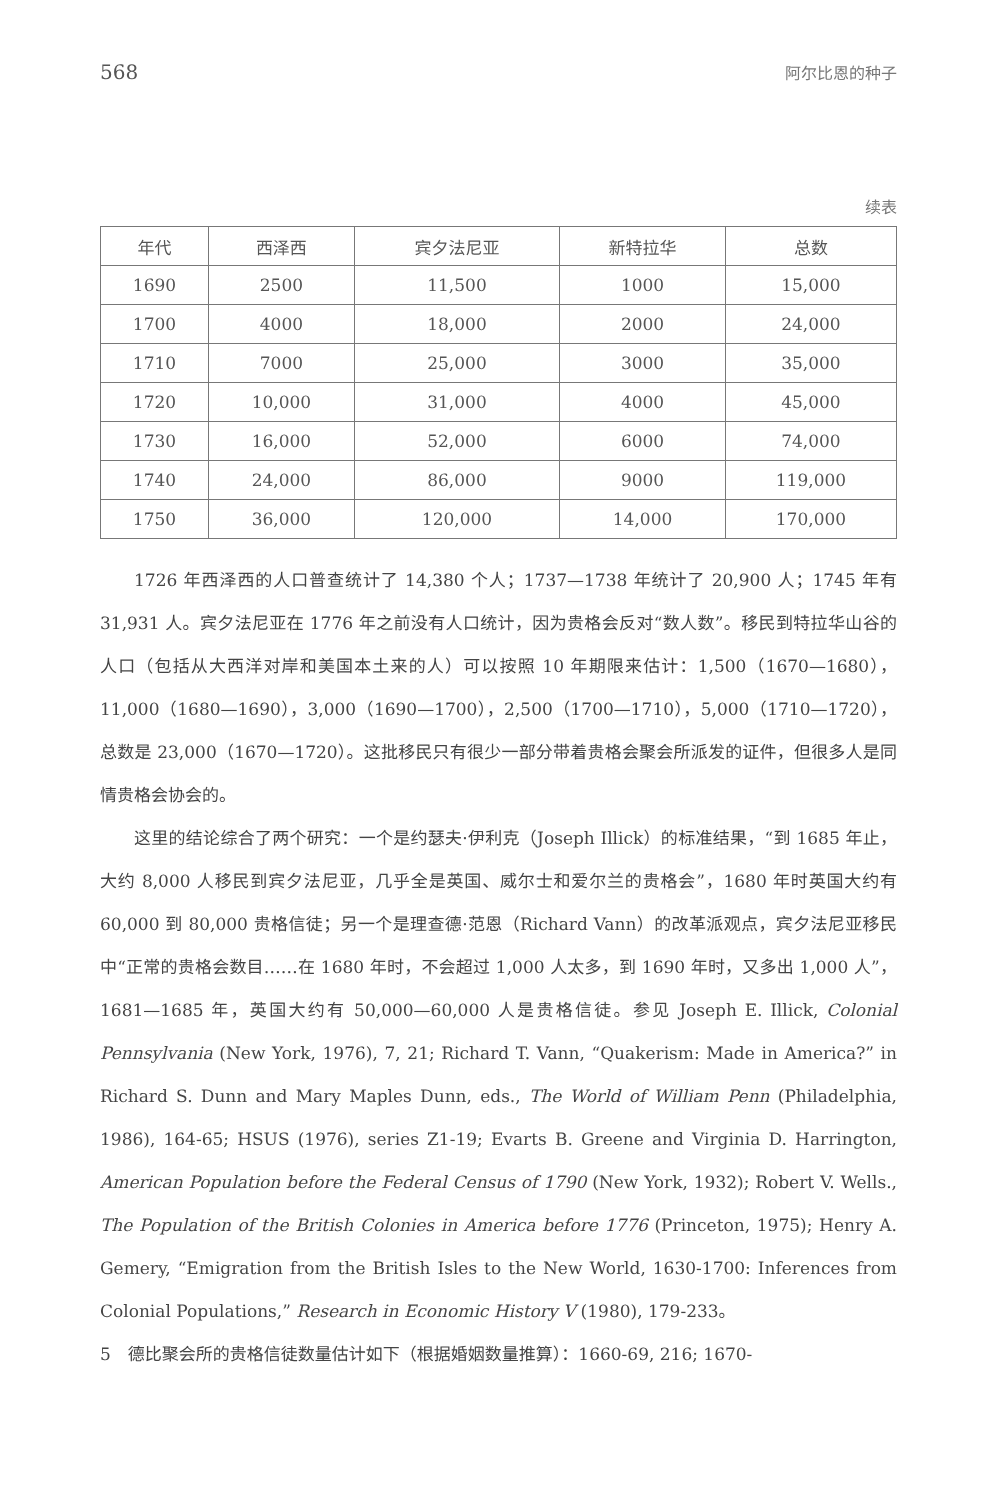568 阿尔比恩的种子
续表
| 年代 | 西泽西 | 宾夕法尼亚 | 新特拉华 | 总数 |
| --- | --- | --- | --- | --- |
| 1690 | 2500 | 11,500 | 1000 | 15,000 |
| 1700 | 4000 | 18,000 | 2000 | 24,000 |
| 1710 | 7000 | 25,000 | 3000 | 35,000 |
| 1720 | 10,000 | 31,000 | 4000 | 45,000 |
| 1730 | 16,000 | 52,000 | 6000 | 74,000 |
| 1740 | 24,000 | 86,000 | 9000 | 119,000 |
| 1750 | 36,000 | 120,000 | 14,000 | 170,000 |
1726 年西泽西的人口普查统计了 14,380 个人；1737—1738 年统计了 20,900 人；1745 年有 31,931 人。宾夕法尼亚在 1776 年之前没有人口统计，因为贵格会反对“数人数”。移民到特拉华山谷的人口（包括从大西洋对岸和美国本土来的人）可以按照 10 年期限来估计：1,500（1670—1680），11,000（1680—1690），3,000（1690—1700），2,500（1700—1710），5,000（1710—1720），总数是 23,000（1670—1720）。这批移民只有很少一部分带着贵格会聚会所派发的证件，但很多人是同情贵格会协会的。
这里的结论综合了两个研究：一个是约瑟夫·伊利克（Joseph Illick）的标准结果，“到 1685 年止，大约 8,000 人移民到宾夕法尼亚，几乎全是英国、威尔士和爱尔兰的贵格会”，1680 年时英国大约有 60,000 到 80,000 贵格信徒；另一个是理查德·范恩（Richard Vann）的改革派观点，宾夕法尼亚移民中“正常的贵格会数目……在 1680 年时，不会超过 1,000 人太多，到 1690 年时，又多出 1,000 人”，1681—1685 年，英国大约有 50,000—60,000 人是贵格信徒。参见 Joseph E. Illick, Colonial Pennsylvania (New York, 1976), 7, 21; Richard T. Vann, “Quakerism: Made in America?” in Richard S. Dunn and Mary Maples Dunn, eds., The World of William Penn (Philadelphia, 1986), 164-65; HSUS (1976), series Z1-19; Evarts B. Greene and Virginia D. Harrington, American Population before the Federal Census of 1790 (New York, 1932); Robert V. Wells., The Population of the British Colonies in America before 1776 (Princeton, 1975); Henry A. Gemery, “Emigration from the British Isles to the New World, 1630-1700: Inferences from Colonial Populations,” Research in Economic History V (1980), 179-233。
5　德比聚会所的贵格信徒数量估计如下（根据婚姻数量推算）：1660-69, 216; 1670-